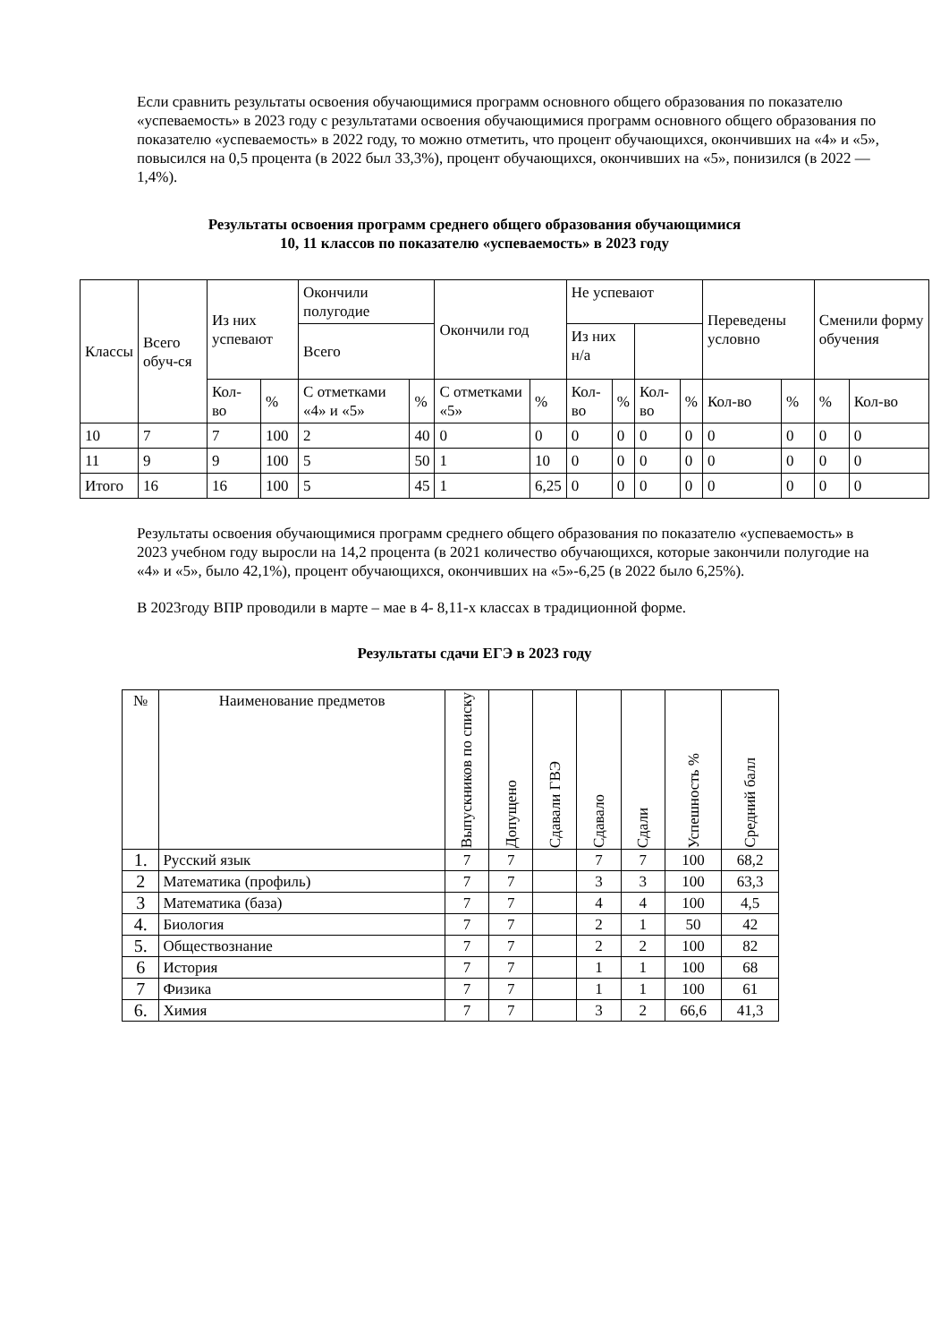Если сравнить результаты освоения обучающимися программ основного общего образования по показателю «успеваемость» в 2023 году с результатами освоения обучающимися программ основного общего образования по показателю «успеваемость» в 2022 году, то можно отметить, что процент обучающихся, окончивших на «4» и «5», повысился на 0,5 процента (в 2022 был 33,3%), процент обучающихся, окончивших на «5», понизился (в 2022 — 1,4%).
Результаты освоения программ среднего общего образования обучающимися
10, 11 классов по показателю «успеваемость» в 2023 году
| Классы | Всего обуч-ся | Из них успевают | | Окончили полугодие | | Окончили год | | Не успевают | | | | Переведены условно | | Сменили форму обучения | |
| --- | --- | --- | --- | --- | --- | --- | --- | --- | --- | --- | --- | --- | --- | --- | --- |
| | | | | Всего | | | | Из них н/а | | | | | | | |
| | | Кол-во | % | С отметками «4» и «5» | % | С отметками «5» | % | Кол-во | % | Кол-во | % | Кол-во | % | % | Кол-во |
| 10 | 7 | 7 | 100 | 2 | 40 | 0 | 0 | 0 | 0 | 0 | 0 | 0 | 0 | 0 | 0 |
| 11 | 9 | 9 | 100 | 5 | 50 | 1 | 10 | 0 | 0 | 0 | 0 | 0 | 0 | 0 | 0 |
| Итого | 16 | 16 | 100 | 5 | 45 | 1 | 6,25 | 0 | 0 | 0 | 0 | 0 | 0 | 0 | 0 |
Результаты освоения обучающимися программ среднего общего образования по показателю «успеваемость» в 2023 учебном году выросли на 14,2 процента (в 2021 количество обучающихся, которые закончили полугодие на «4» и «5», было 42,1%), процент обучающихся, окончивших на «5»-6,25 (в 2022 было 6,25%).
В 2023году ВПР проводили в марте – мае в 4- 8,11-х классах в традиционной форме.
Результаты сдачи ЕГЭ в 2023 году
| № | Наименование предметов | Выпускников по списку | Допущено | Сдавали ГВЭ | Сдавало | Сдали | Успешность % | Средний балл |
| 1. | Русский язык | 7 | 7 | | 7 | 7 | 100 | 68,2 |
| 2 | Математика (профиль) | 7 | 7 | | 3 | 3 | 100 | 63,3 |
| 3 | Математика (база) | 7 | 7 | | 4 | 4 | 100 | 4,5 |
| 4. | Биология | 7 | 7 | | 2 | 1 | 50 | 42 |
| 5. | Обществознание | 7 | 7 | | 2 | 2 | 100 | 82 |
| 6 | История | 7 | 7 | | 1 | 1 | 100 | 68 |
| 7 | Физика | 7 | 7 | | 1 | 1 | 100 | 61 |
| 6. | Химия | 7 | 7 | | 3 | 2 | 66,6 | 41,3 |